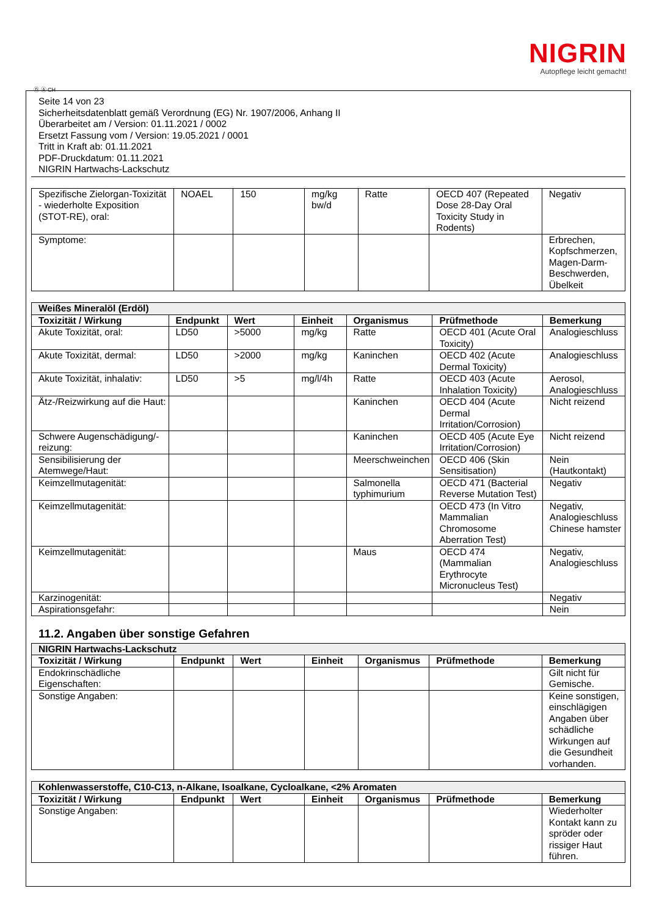NIGRIN
Autopflege leicht gemacht!
Ⓓ Ⓐ CH
Seite 14 von 23
Sicherheitsdatenblatt gemäß Verordnung (EG) Nr. 1907/2006, Anhang II
Überarbeitet am / Version: 01.11.2021 / 0002
Ersetzt Fassung vom / Version: 19.05.2021 / 0001
Tritt in Kraft ab: 01.11.2021
PDF-Druckdatum: 01.11.2021
NIGRIN Hartwachs-Lackschutz
| Spezifische Zielorgan-Toxizität - wiederholte Exposition (STOT-RE), oral: | NOAEL | 150 | mg/kg bw/d | Ratte | OECD 407 (Repeated Dose 28-Day Oral Toxicity Study in Rodents) | Negativ |
| Symptome: | | | | | | Erbrechen, Kopfschmerzen, Magen-Darm-Beschwerden, Übelkeit |
| Weißes Mineralöl (Erdöl) | | | | | | |
| --- | --- | --- | --- | --- | --- | --- |
| Toxizität / Wirkung | Endpunkt | Wert | Einheit | Organismus | Prüfmethode | Bemerkung |
| Akute Toxizität, oral: | LD50 | >5000 | mg/kg | Ratte | OECD 401 (Acute Oral Toxicity) | Analogieschluss |
| Akute Toxizität, dermal: | LD50 | >2000 | mg/kg | Kaninchen | OECD 402 (Acute Dermal Toxicity) | Analogieschluss |
| Akute Toxizität, inhalativ: | LD50 | >5 | mg/l/4h | Ratte | OECD 403 (Acute Inhalation Toxicity) | Aerosol, Analogieschluss |
| Ätz-/Reizwirkung auf die Haut: | | | | Kaninchen | OECD 404 (Acute Dermal Irritation/Corrosion) | Nicht reizend |
| Schwere Augenschädigung/-reizung: | | | | Kaninchen | OECD 405 (Acute Eye Irritation/Corrosion) | Nicht reizend |
| Sensibilisierung der Atemwege/Haut: | | | | Meerschweinchen | OECD 406 (Skin Sensitisation) | Nein (Hautkontakt) |
| Keimzellmutagenität: | | | | Salmonella typhimurium | OECD 471 (Bacterial Reverse Mutation Test) | Negativ |
| Keimzellmutagenität: | | | | | OECD 473 (In Vitro Mammalian Chromosome Aberration Test) | Negativ, Analogieschluss Chinese hamster |
| Keimzellmutagenität: | | | | Maus | OECD 474 (Mammalian Erythrocyte Micronucleus Test) | Negativ, Analogieschluss |
| Karzinogenität: | | | | | | Negativ |
| Aspirationsgefahr: | | | | | | Nein |
11.2. Angaben über sonstige Gefahren
| NIGRIN Hartwachs-Lackschutz | | | | | | |
| --- | --- | --- | --- | --- | --- | --- |
| Toxizität / Wirkung | Endpunkt | Wert | Einheit | Organismus | Prüfmethode | Bemerkung |
| Endokrinschädliche Eigenschaften: | | | | | | Gilt nicht für Gemische. |
| Sonstige Angaben: | | | | | | Keine sonstigen, einschlägigen Angaben über schädliche Wirkungen auf die Gesundheit vorhanden. |
| Kohlenwasserstoffe, C10-C13, n-Alkane, Isoalkane, Cycloalkane, <2% Aromaten | | | | | | |
| --- | --- | --- | --- | --- | --- | --- |
| Toxizität / Wirkung | Endpunkt | Wert | Einheit | Organismus | Prüfmethode | Bemerkung |
| Sonstige Angaben: | | | | | | Wiederholter Kontakt kann zu spröder oder rissiger Haut führen. |